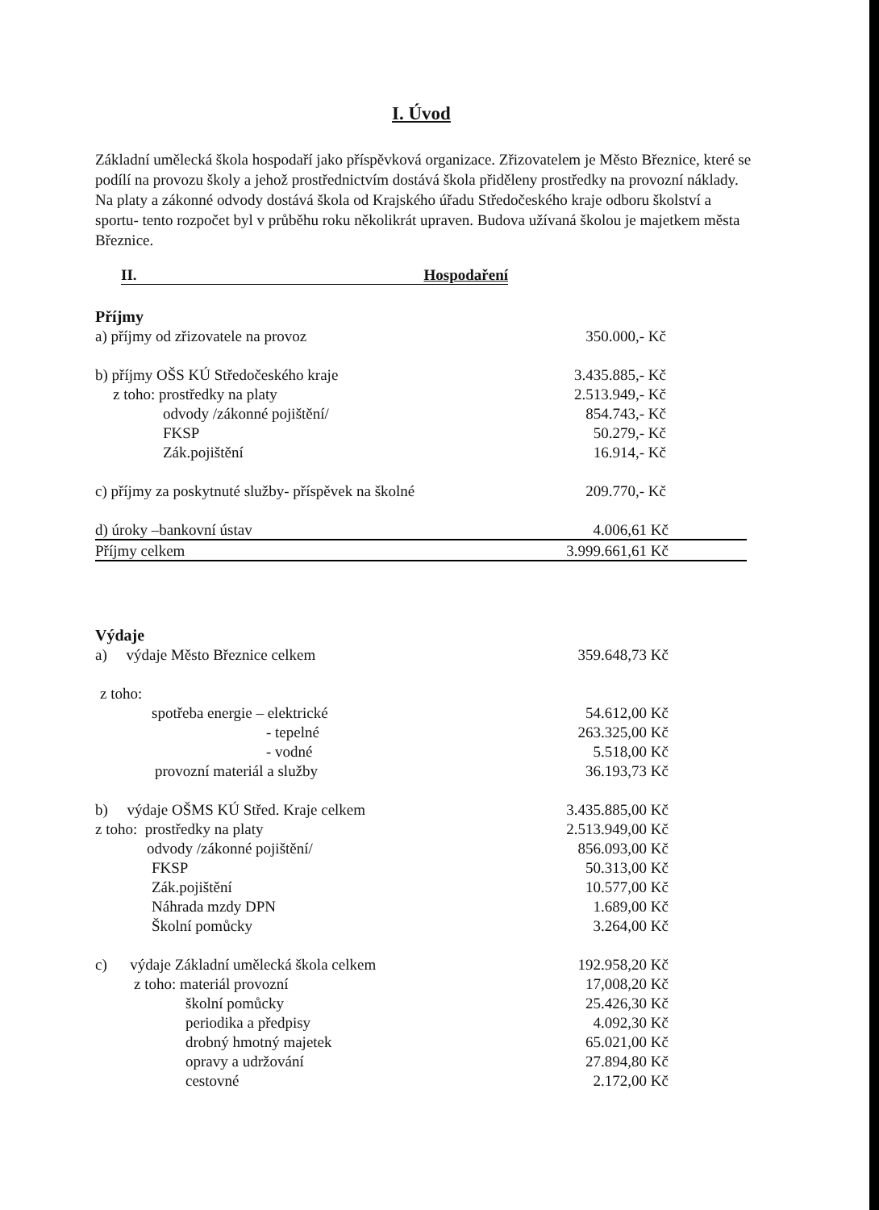I. Úvod
Základní umělecká škola hospodaří jako příspěvková organizace. Zřizovatelem je Město Březnice, které se podílí na provozu školy a jehož prostřednictvím dostává škola přiděleny prostředky na provozní náklady. Na platy a zákonné odvody dostává škola od Krajského úřadu Středočeského kraje odboru školství a sportu- tento rozpočet byl v průběhu roku několikrát upraven. Budova užívaná školou je majetkem města Březnice.
II. Hospodaření
| Příjmy | |
| a) příjmy od zřizovatele na provoz | 350.000,- Kč |
| b) příjmy OŠS KÚ Středočeského kraje | 3.435.885,- Kč |
| z toho: prostředky na platy | 2.513.949,- Kč |
| odvody /zákonné pojištění/ | 854.743,- Kč |
| FKSP | 50.279,- Kč |
| Zák.pojištění | 16.914,- Kč |
| c) příjmy za poskytnuté služby- příspěvek na školné | 209.770,- Kč |
| d) úroky –bankovní ústav | 4.006,61 Kč |
| Příjmy celkem | 3.999.661,61 Kč |
| Výdaje | |
| a) výdaje Město Březnice celkem | 359.648,73 Kč |
| z toho: | |
| spotřeba energie – elektrické | 54.612,00 Kč |
| - tepelné | 263.325,00 Kč |
| - vodné | 5.518,00 Kč |
| provozní materiál a služby | 36.193,73 Kč |
| b) výdaje OŠMS KÚ Střed. Kraje celkem | 3.435.885,00 Kč |
| z toho: prostředky na platy | 2.513.949,00 Kč |
| odvody /zákonné pojištění/ | 856.093,00 Kč |
| FKSP | 50.313,00 Kč |
| Zák.pojištění | 10.577,00 Kč |
| Náhrada mzdy DPN | 1.689,00 Kč |
| Školní pomůcky | 3.264,00 Kč |
| c) výdaje Základní umělecká škola celkem | 192.958,20 Kč |
| z toho: materiál provozní | 17,008,20 Kč |
| školní pomůcky | 25.426,30 Kč |
| periodika a předpisy | 4.092,30 Kč |
| drobný hmotný majetek | 65.021,00 Kč |
| opravy a udržování | 27.894,80 Kč |
| cestovné | 2.172,00 Kč |